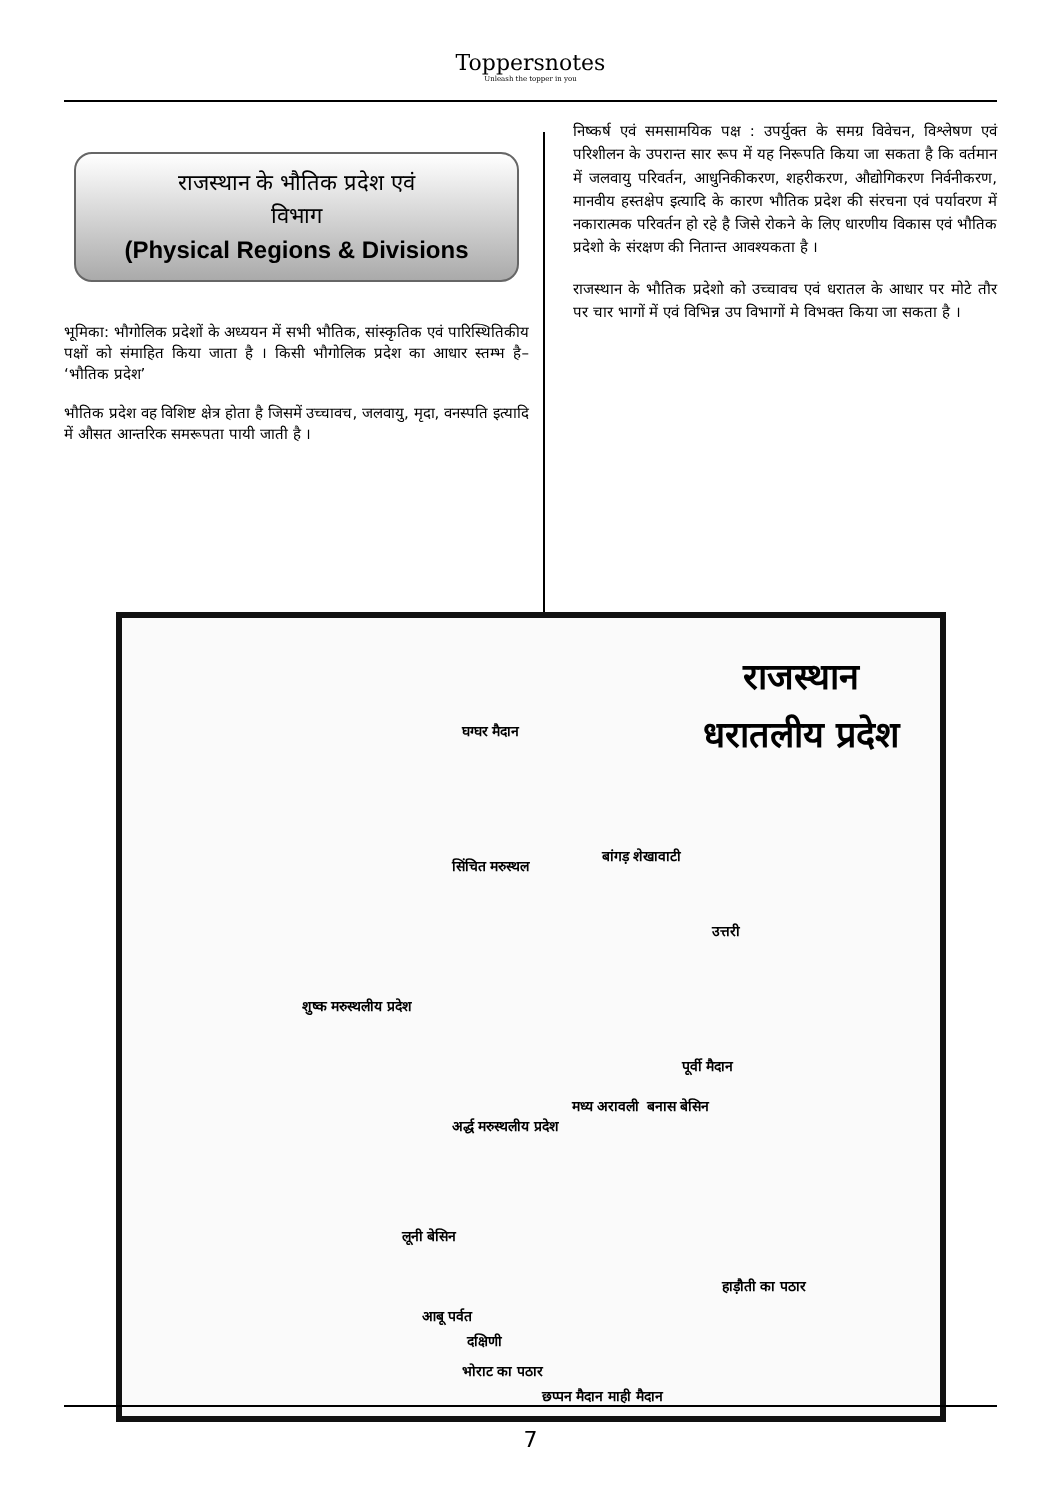Toppersnotes
Unleash the topper in you
राजस्थान के भौतिक प्रदेश एवं
विभाग
(Physical Regions & Divisions
भूमिका: भौगोलिक प्रदेशों के अध्ययन में सभी भौतिक, सांस्कृतिक एवं पारिस्थितिकीय पक्षों को संमाहित किया जाता है । किसी भौगोलिक प्रदेश का आधार स्तम्भ है– ‘भौतिक प्रदेश’
भौतिक प्रदेश वह विशिष्ट क्षेत्र होता है जिसमें उच्चावच, जलवायु, मृदा, वनस्पति इत्यादि में औसत आन्तरिक समरूपता पायी जाती है ।
निष्कर्ष एवं समसामयिक पक्ष : उपर्युक्त के समग्र विवेचन, विश्लेषण एवं परिशीलन के उपरान्त सार रूप में यह निरूपति किया जा सकता है कि वर्तमान में जलवायु परिवर्तन, आधुनिकीकरण, शहरीकरण, औद्योगिकरण निर्वनीकरण, मानवीय हस्तक्षेप इत्यादि के कारण भौतिक प्रदेश की संरचना एवं पर्यावरण में नकारात्मक परिवर्तन हो रहे है जिसे रोकने के लिए धारणीय विकास एवं भौतिक प्रदेशो के संरक्षण की नितान्त आवश्यकता है ।
राजस्थान के भौतिक प्रदेशो को उच्चावच एवं धरातल के आधार पर मोटे तौर पर चार भागों में एवं विभिन्न उप विभागों मे विभक्त किया जा सकता है ।
राजस्थान
धरातलीय प्रदेश
घग्घर मैदान
सिंचित मरुस्थल
बांगड़ शेखावाटी
शुष्क मरुस्थलीय प्रदेश
अर्द्ध मरुस्थलीय प्रदेश
उत्तरी
मध्य अरावली
पूर्वी मैदान
बनास बेसिन
लूनी बेसिन
आबू पर्वत
दक्षिणी
भोराट का पठार
हाड़ौती का पठार
छप्पन मैदान माही मैदान
7